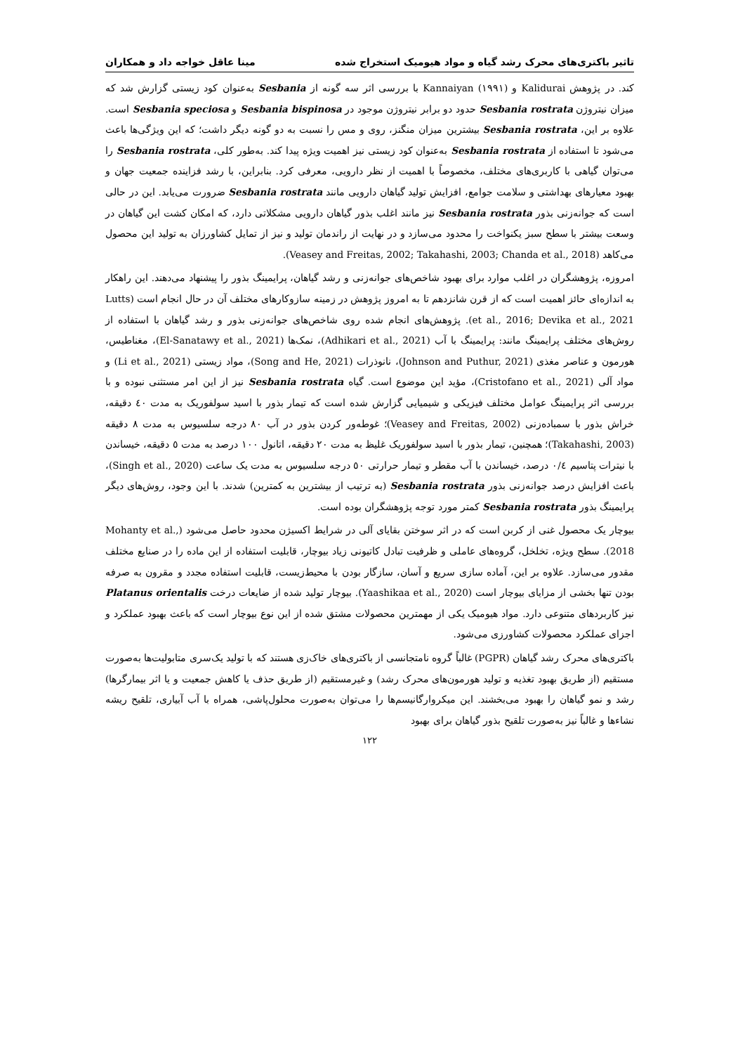تاثیر باکتری‌های محرک رشد گیاه و مواد هیومیک استخراج شده مینا عاقل خواجه داد و همکاران
کند. در پژوهش Kalidurai و Kannaiyan (۱۹۹۱) با بررسی اثر سه گونه از Sesbania به‌عنوان کود زیستی گزارش شد که میزان نیتروژن Sesbania rostrata حدود دو برابر نیتروژن موجود در Sesbania bispinosa و Sesbania speciosa است. علاوه بر این، Sesbania rostrata بیشترین میزان منگنز، روی و مس را نسبت به دو گونه دیگر داشت؛ که این ویژگی‌ها باعث می‌شود تا استفاده از Sesbania rostrata به‌عنوان کود زیستی نیز اهمیت ویژه پیدا کند. به‌طور کلی، Sesbania rostrata را می‌توان گیاهی با کاربری‌های مختلف، مخصوصاً با اهمیت از نظر دارویی، معرفی کرد. بنابراین، با رشد فزاینده جمعیت جهان و بهبود معیارهای بهداشتی و سلامت جوامع، افزایش تولید گیاهان دارویی مانند Sesbania rostrata ضرورت می‌یابد. این در حالی است که جوانه‌زنی بذور Sesbania rostrata نیز مانند اغلب بذور گیاهان دارویی مشکلاتی دارد، که امکان کشت این گیاهان در وسعت بیشتر با سطح سبز یکنواخت را محدود می‌سازد و در نهایت از راندمان تولید و نیز از تمایل کشاورزان به تولید این محصول می‌کاهد (Veasey and Freitas, 2002; Takahashi, 2003; Chanda et al., 2018).
امروزه، پژوهشگران در اغلب موارد برای بهبود شاخص‌های جوانه‌زنی و رشد گیاهان، پرایمینگ بذور را پیشنهاد می‌دهند. این راهکار به اندازه‌ای حائز اهمیت است که از قرن شانزدهم تا به امروز پژوهش در زمینه سازوکارهای مختلف آن در حال انجام است (Lutts et al., 2016; Devika et al., 2021). پژوهش‌های انجام شده روی شاخص‌های جوانه‌زنی بذور و رشد گیاهان با استفاده از روش‌های مختلف پرایمینگ مانند: پرایمینگ با آب (Adhikari et al., 2021)، نمک‌ها (El-Sanatawy et al., 2021)، مغناطیس، هورمون و عناصر مغذی (Johnson and Puthur, 2021)، نانوذرات (Song and He, 2021)، مواد زیستی (Li et al., 2021) و مواد آلی (Cristofano et al., 2021)، مؤید این موضوع است. گیاه Sesbania rostrata نیز از این امر مستثنی نبوده و با بررسی اثر پرایمینگ عوامل مختلف فیزیکی و شیمیایی گزارش شده است که تیمار بذور با اسید سولفوریک به مدت ٤٠ دقیقه، خراش بذور با سمباده‌زنی (Veasey and Freitas, 2002)؛ غوطه‌ور کردن بذور در آب ٨٠ درجه سلسیوس به مدت ٨ دقیقه (Takahashi, 2003)؛ همچنین، تیمار بذور با اسید سولفوریک غلیظ به مدت ٢٠ دقیقه، اتانول ١٠٠ درصد به مدت ٥ دقیقه، خیساندن با نیترات پتاسیم ٠/٤ درصد، خیساندن با آب مقطر و تیمار حرارتی ٥٠ درجه سلسیوس به مدت یک ساعت (Singh et al., 2020)، باعث افزایش درصد جوانه‌زنی بذور Sesbania rostrata (به ترتیب از بیشترین به کمترین) شدند. با این وجود، روش‌های دیگر پرایمینگ بذور Sesbania rostrata کمتر مورد توجه پژوهشگران بوده است.
بیوچار یک محصول غنی از کربن است که در اثر سوختن بقایای آلی در شرایط اکسیژن محدود حاصل می‌شود (Mohanty et al., 2018). سطح ویژه، تخلخل، گروه‌های عاملی و ظرفیت تبادل کاتیونی زیاد بیوچار، قابلیت استفاده از این ماده را در صنایع مختلف مقدور می‌سازد. علاوه بر این، آماده سازی سریع و آسان، سازگار بودن با محیط‌زیست، قابلیت استفاده مجدد و مقرون به صرفه بودن تنها بخشی از مزایای بیوچار است (Yaashikaa et al., 2020). بیوچار تولید شده از ضایعات درخت Platanus orientalis نیز کاربردهای متنوعی دارد. مواد هیومیک یکی از مهمترین محصولات مشتق شده از این نوع بیوچار است که باعث بهبود عملکرد و اجزای عملکرد محصولات کشاورزی می‌شود.
باکتری‌های محرک رشد گیاهان (PGPR) غالباً گروه نامتجانسی از باکتری‌های خاک‌زی هستند که با تولید یک‌سری متابولیت‌ها به‌صورت مستقیم (از طریق بهبود تغذیه و تولید هورمون‌های محرک رشد) و غیرمستقیم (از طریق حذف یا کاهش جمعیت و یا اثر بیمارگرها) رشد و نمو گیاهان را بهبود می‌بخشند. این میکروارگانیسم‌ها را می‌توان به‌صورت محلول‌پاشی، همراه با آب آبیاری، تلقیح ریشه نشاءها و غالباً نیز به‌صورت تلقیح بذور گیاهان برای بهبود
۱۲۲